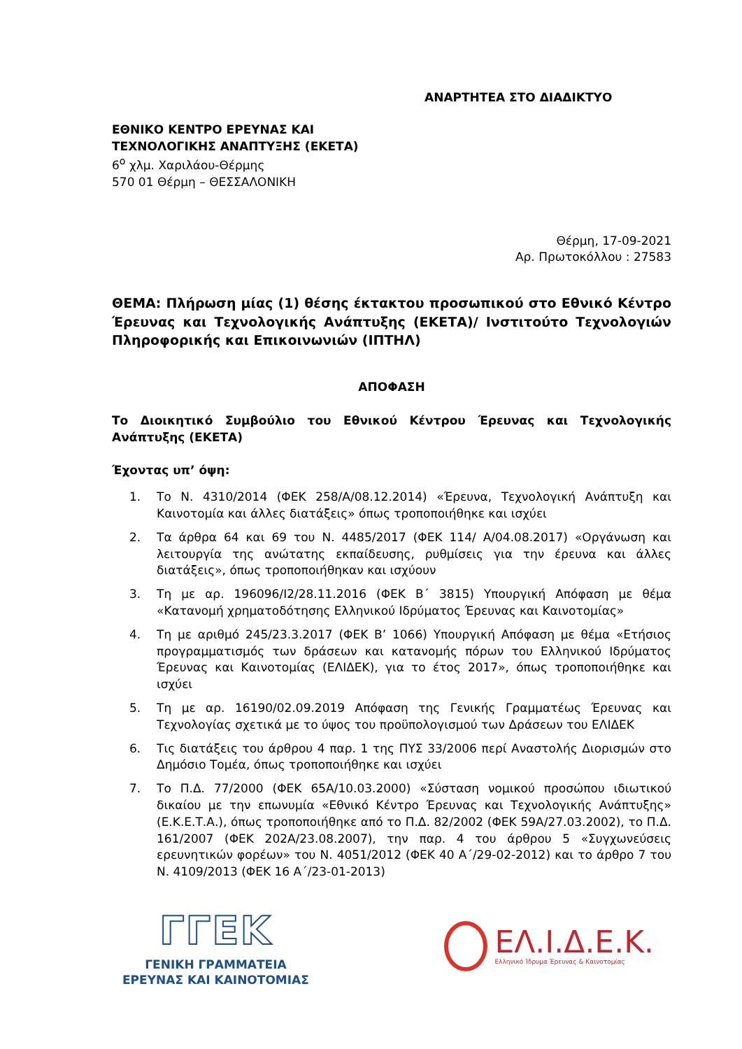ΑΝΑΡΤΗΤΕΑ ΣΤΟ ΔΙΑΔΙΚΤΥΟ
ΕΘΝΙΚΟ ΚΕΝΤΡΟ ΕΡΕΥΝΑΣ ΚΑΙ
ΤΕΧΝΟΛΟΓΙΚΗΣ ΑΝΑΠΤΥΞΗΣ (ΕΚΕΤΑ)
6<sup>ο</sup> χλμ. Χαριλάου-Θέρμης
570 01 Θέρμη – ΘΕΣΣΑΛΟΝΙΚΗ
Θέρμη, 17-09-2021
Αρ. Πρωτοκόλλου : 27583
ΘΕΜΑ: Πλήρωση μίας (1) θέσης έκτακτου προσωπικού στο Εθνικό Κέντρο Έρευνας και Τεχνολογικής Ανάπτυξης (ΕΚΕΤΑ)/ Ινστιτούτο Τεχνολογιών Πληροφορικής και Επικοινωνιών (ΙΠΤΗΛ)
ΑΠΟΦΑΣΗ
Το Διοικητικό Συμβούλιο του Εθνικού Κέντρου Έρευνας και Τεχνολογικής Ανάπτυξης (ΕΚΕΤΑ)
Έχοντας υπ’ όψη:
1. Το Ν. 4310/2014 (ΦΕΚ 258/Α/08.12.2014) «Έρευνα, Τεχνολογική Ανάπτυξη και Καινοτομία και άλλες διατάξεις» όπως τροποποιήθηκε και ισχύει
2. Τα άρθρα 64 και 69 του Ν. 4485/2017 (ΦΕΚ 114/ Α/04.08.2017) «Οργάνωση και λειτουργία της ανώτατης εκπαίδευσης, ρυθμίσεις για την έρευνα και άλλες διατάξεις», όπως τροποποιήθηκαν και ισχύουν
3. Τη με αρ. 196096/Ι2/28.11.2016 (ΦΕΚ Β΄ 3815) Υπουργική Απόφαση με θέμα «Κατανομή χρηματοδότησης Ελληνικού Ιδρύματος Έρευνας και Καινοτομίας»
4. Τη με αριθμό 245/23.3.2017 (ΦΕΚ Β’ 1066) Υπουργική Απόφαση με θέμα «Ετήσιος προγραμματισμός των δράσεων και κατανομής πόρων του Ελληνικού Ιδρύματος Έρευνας και Καινοτομίας (ΕΛΙΔΕΚ), για το έτος 2017», όπως τροποποιήθηκε και ισχύει
5. Τη με αρ. 16190/02.09.2019 Απόφαση της Γενικής Γραμματέως Έρευνας και Τεχνολογίας σχετικά με το ύψος του προϋπολογισμού των Δράσεων του ΕΛΙΔΕΚ
6. Τις διατάξεις του άρθρου 4 παρ. 1 της ΠΥΣ 33/2006 περί Αναστολής Διορισμών στο Δημόσιο Τομέα, όπως τροποποιήθηκε και ισχύει
7. Το Π.Δ. 77/2000 (ΦΕΚ 65Α/10.03.2000) «Σύσταση νομικού προσώπου ιδιωτικού δικαίου με την επωνυμία «Εθνικό Κέντρο Έρευνας και Τεχνολογικής Ανάπτυξης» (Ε.Κ.Ε.Τ.Α.), όπως τροποποιήθηκε από το Π.Δ. 82/2002 (ΦΕΚ 59Α/27.03.2002), το Π.Δ. 161/2007 (ΦΕΚ 202Α/23.08.2007), την παρ. 4 του άρθρου 5 «Συγχωνεύσεις ερευνητικών φορέων» του Ν. 4051/2012 (ΦΕΚ 40 Α΄/29-02-2012) και το άρθρο 7 του Ν. 4109/2013 (ΦΕΚ 16 Α΄/23-01-2013)
ΓΓΕΚ
ΓΕΝΙΚΗ ΓΡΑΜΜΑΤΕΙΑ
ΕΡΕΥΝΑΣ ΚΑΙ ΚΑΙΝΟΤΟΜΙΑΣ
ΕΛ.Ι.Δ.Ε.Κ.
Ελληνικό Ίδρυμα Έρευνας & Καινοτομίας